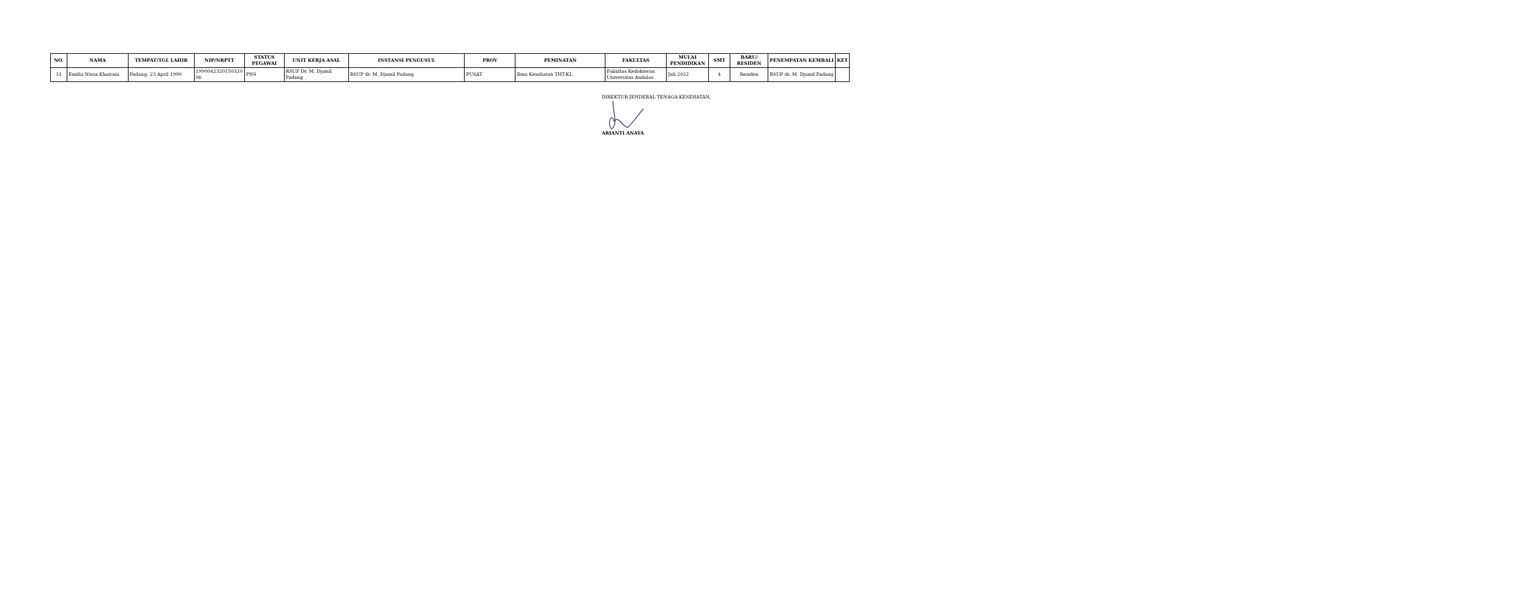| NO. | NAMA | TEMPAT/TGL LAHIR | NIP/NRPTT | STATUS PEGAWAI | UNIT KERJA ASAL | INSTANSI PENGUSUL | PROV | PEMINATAN | FAKULTAS | MULAI PENDIDIKAN | SMT | BARU/ RESIDEN | PENEMPATAN KEMBALI | KET |
| --- | --- | --- | --- | --- | --- | --- | --- | --- | --- | --- | --- | --- | --- | --- |
| 31 | Emilia Nissa Khairani | Padang, 23 April 1990 | 1990042320150320 06 | PNS | RSUP Dr. M. Djamil Padang | RSUP dr. M. Djamil Padang | PUSAT | Ilmu Kesehatan THT-KL | Fakultas Kedokteran Universitas Andalas | Juli 2022 | 4 | Residen | RSUP dr. M. Djamil Padang | |
DIREKTUR JENDERAL TENAGA KESEHATAN,
ARIANTI ANAYA